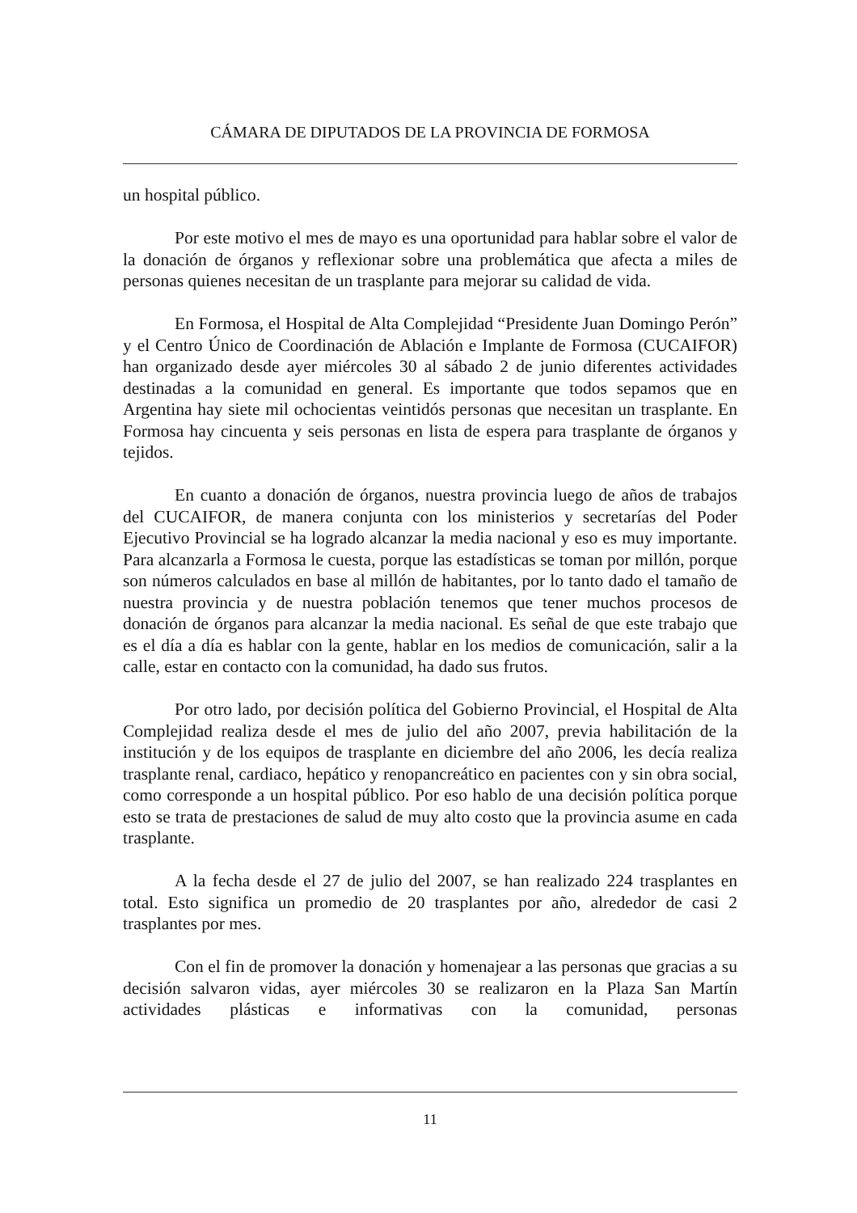CÁMARA DE DIPUTADOS DE LA PROVINCIA DE FORMOSA
un hospital público.
Por este motivo el mes de mayo es una oportunidad para hablar sobre el valor de la donación de órganos y reflexionar sobre una problemática que afecta a miles de personas quienes necesitan de un trasplante para mejorar su calidad de vida.
En Formosa, el Hospital de Alta Complejidad “Presidente Juan Domingo Perón” y el Centro Único de Coordinación de Ablación e Implante de Formosa (CUCAIFOR) han organizado desde ayer miércoles 30 al sábado 2 de junio diferentes actividades destinadas a la comunidad en general. Es importante que todos sepamos que en Argentina hay siete mil ochocientas veintidós personas que necesitan un trasplante. En Formosa hay cincuenta y seis personas en lista de espera para trasplante de órganos y tejidos.
En cuanto a donación de órganos, nuestra provincia luego de años de trabajos del CUCAIFOR, de manera conjunta con los ministerios y secretarías del Poder Ejecutivo Provincial se ha logrado alcanzar la media nacional y eso es muy importante. Para alcanzarla a Formosa le cuesta, porque las estadísticas se toman por millón, porque son números calculados en base al millón de habitantes, por lo tanto dado el tamaño de nuestra provincia y de nuestra población tenemos que tener muchos procesos de donación de órganos para alcanzar la media nacional. Es señal de que este trabajo que es el día a día es hablar con la gente, hablar en los medios de comunicación, salir a la calle, estar en contacto con la comunidad, ha dado sus frutos.
Por otro lado, por decisión política del Gobierno Provincial, el Hospital de Alta Complejidad realiza desde el mes de julio del año 2007, previa habilitación de la institución y de los equipos de trasplante en diciembre del año 2006, les decía realiza trasplante renal, cardiaco, hepático y renopancreático en pacientes con y sin obra social, como corresponde a un hospital público. Por eso hablo de una decisión política porque esto se trata de prestaciones de salud de muy alto costo que la provincia asume en cada trasplante.
A la fecha desde el 27 de julio del 2007, se han realizado 224 trasplantes en total. Esto significa un promedio de 20 trasplantes por año, alrededor de casi 2 trasplantes por mes.
Con el fin de promover la donación y homenajear a las personas que gracias a su decisión salvaron vidas, ayer miércoles 30 se realizaron en la Plaza San Martín actividades plásticas e informativas con la comunidad, personas
11